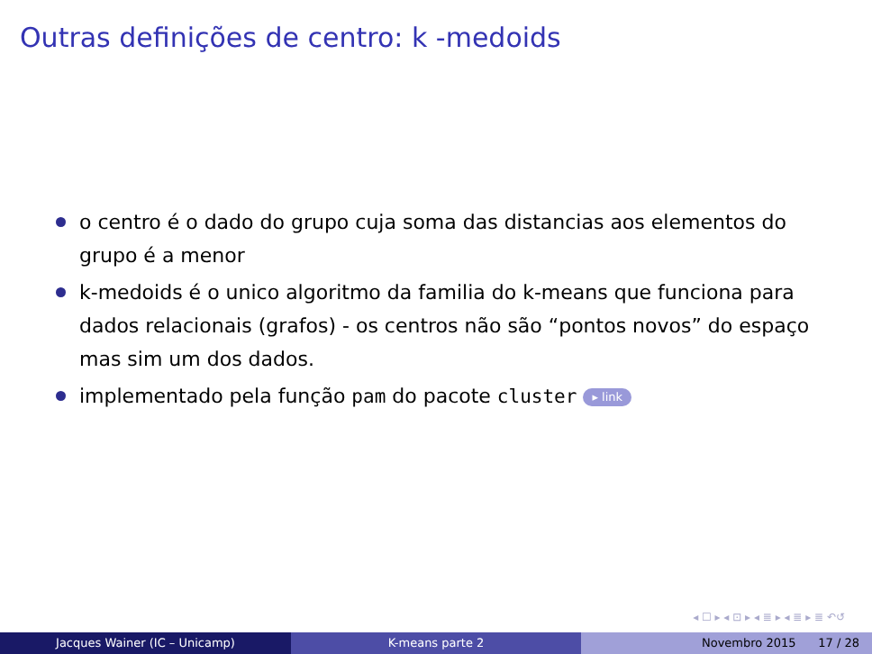Outras definições de centro: k -medoids
o centro é o dado do grupo cuja soma das distancias aos elementos do grupo é a menor
k-medoids é o unico algoritmo da familia do k-means que funciona para dados relacionais (grafos) - os centros não são “pontos novos” do espaço mas sim um dos dados.
implementado pela função pam do pacote cluster ▸ link
◂ ☐ ▸ ◂ ⊡ ▸ ◂ ≣ ▸ ◂ ≣ ▸ ≣ ↶↺
Jacques Wainer (IC – Unicamp) K-means parte 2 Novembro 2015 17 / 28